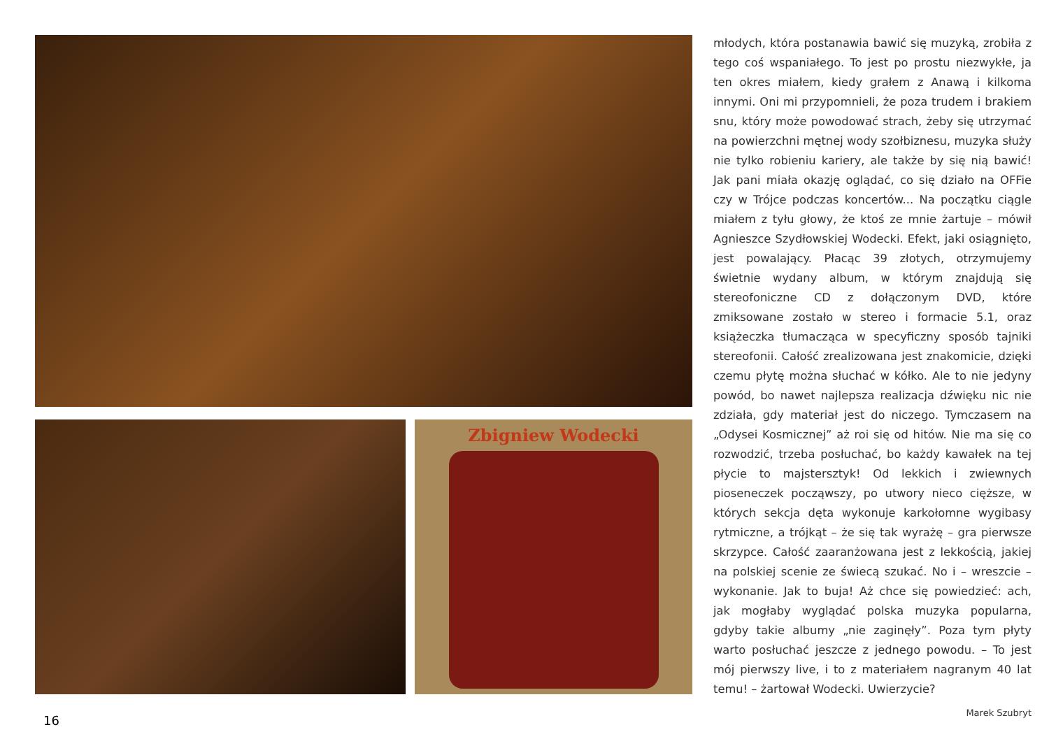Zbigniew Wodecki
młodych, która postanawia bawić się muzyką, zrobiła z tego coś wspaniałego. To jest po prostu niezwykłe, ja ten okres miałem, kiedy grałem z Anawą i kilkoma innymi. Oni mi przypomnieli, że poza trudem i brakiem snu, który może powodować strach, żeby się utrzymać na powierzchni mętnej wody szołbiznesu, muzyka służy nie tylko robieniu kariery, ale także by się nią bawić! Jak pani miała okazję oglądać, co się działo na OFFie czy w Trójce podczas koncertów... Na początku ciągle miałem z tyłu głowy, że ktoś ze mnie żartuje – mówił Agnieszce Szydłowskiej Wodecki. Efekt, jaki osiągnięto, jest powalający. Płacąc 39 złotych, otrzymujemy świetnie wydany album, w którym znajdują się stereofoniczne CD z dołączonym DVD, które zmiksowane zostało w stereo i formacie 5.1, oraz książeczka tłumacząca w specyficzny sposób tajniki stereofonii. Całość zrealizowana jest znakomicie, dzięki czemu płytę można słuchać w kółko. Ale to nie jedyny powód, bo nawet najlepsza realizacja dźwięku nic nie zdziała, gdy materiał jest do niczego. Tymczasem na „Odysei Kosmicznej” aż roi się od hitów. Nie ma się co rozwodzić, trzeba posłuchać, bo każdy kawałek na tej płycie to majstersztyk! Od lekkich i zwiewnych pioseneczek począwszy, po utwory nieco cięższe, w których sekcja dęta wykonuje karkołomne wygibasy rytmiczne, a trójkąt – że się tak wyrażę – gra pierwsze skrzypce. Całość zaaranżowana jest z lekkością, jakiej na polskiej scenie ze świecą szukać. No i – wreszcie – wykonanie. Jak to buja! Aż chce się powiedzieć: ach, jak mogłaby wyglądać polska muzyka popularna, gdyby takie albumy „nie zaginęły”. Poza tym płyty warto posłuchać jeszcze z jednego powodu. – To jest mój pierwszy live, i to z materiałem nagranym 40 lat temu! – żartował Wodecki. Uwierzycie?
Marek Szubryt
16